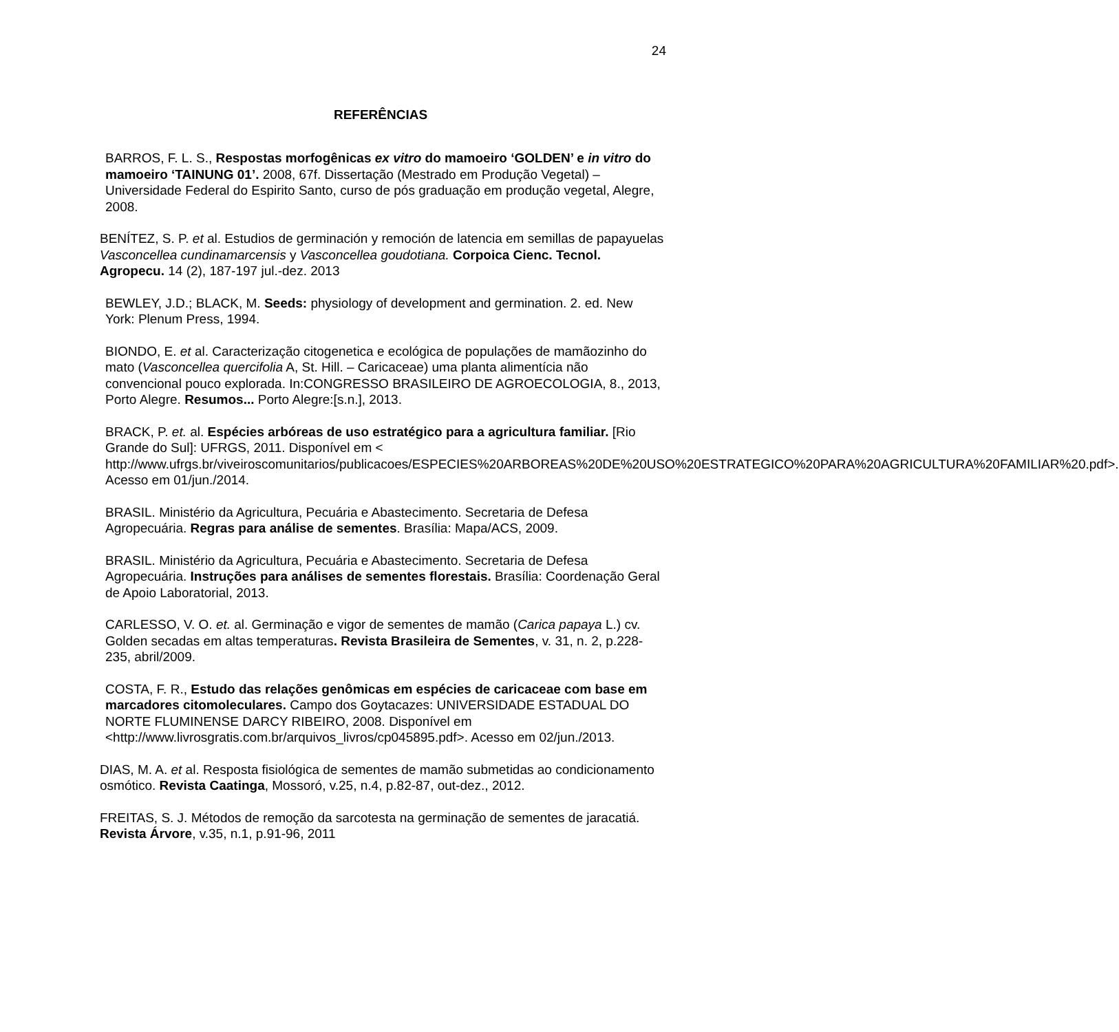24
REFERÊNCIAS
BARROS, F. L. S., Respostas morfogênicas ex vitro do mamoeiro ‘GOLDEN’ e in vitro do mamoeiro ‘TAINUNG 01’. 2008, 67f. Dissertação (Mestrado em Produção Vegetal) – Universidade Federal do Espirito Santo, curso de pós graduação em produção vegetal, Alegre, 2008.
BENÍTEZ, S. P. et al. Estudios de germinación y remoción de latencia em semillas de papayuelas Vasconcellea cundinamarcensis y Vasconcellea goudotiana. Corpoica Cienc. Tecnol. Agropecu. 14 (2), 187-197 jul.-dez. 2013
BEWLEY, J.D.; BLACK, M. Seeds: physiology of development and germination. 2. ed. New York: Plenum Press, 1994.
BIONDO, E. et al. Caracterização citogenetica e ecológica de populações de mamãozinho do mato (Vasconcellea quercifolia A, St. Hill. – Caricaceae) uma planta alimentícia não convencional pouco explorada. In:CONGRESSO BRASILEIRO DE AGROECOLOGIA, 8., 2013, Porto Alegre. Resumos... Porto Alegre:[s.n.], 2013.
BRACK, P. et. al. Espécies arbóreas de uso estratégico para a agricultura familiar. [Rio Grande do Sul]: UFRGS, 2011. Disponível em < http://www.ufrgs.br/viveiroscomunitarios/publicacoes/ESPECIES%20ARBOREAS%20DE%20USO%20ESTRATEGICO%20PARA%20AGRICULTURA%20FAMILIAR%20.pdf>. Acesso em 01/jun./2014.
BRASIL. Ministério da Agricultura, Pecuária e Abastecimento. Secretaria de Defesa Agropecuária. Regras para análise de sementes. Brasília: Mapa/ACS, 2009.
BRASIL. Ministério da Agricultura, Pecuária e Abastecimento. Secretaria de Defesa Agropecuária. Instruções para análises de sementes florestais. Brasília: Coordenação Geral de Apoio Laboratorial, 2013.
CARLESSO, V. O. et. al. Germinação e vigor de sementes de mamão (Carica papaya L.) cv. Golden secadas em altas temperaturas. Revista Brasileira de Sementes, v. 31, n. 2, p.228-235, abril/2009.
COSTA, F. R., Estudo das relações genômicas em espécies de caricaceae com base em marcadores citomoleculares. Campo dos Goytacazes: UNIVERSIDADE ESTADUAL DO NORTE FLUMINENSE DARCY RIBEIRO, 2008. Disponível em <http://www.livrosgratis.com.br/arquivos_livros/cp045895.pdf>. Acesso em 02/jun./2013.
DIAS, M. A. et al. Resposta fisiológica de sementes de mamão submetidas ao condicionamento osmótico. Revista Caatinga, Mossoró, v.25, n.4, p.82-87, out-dez., 2012.
FREITAS, S. J. Métodos de remoção da sarcotesta na germinação de sementes de jaracatiá. Revista Árvore, v.35, n.1, p.91-96, 2011